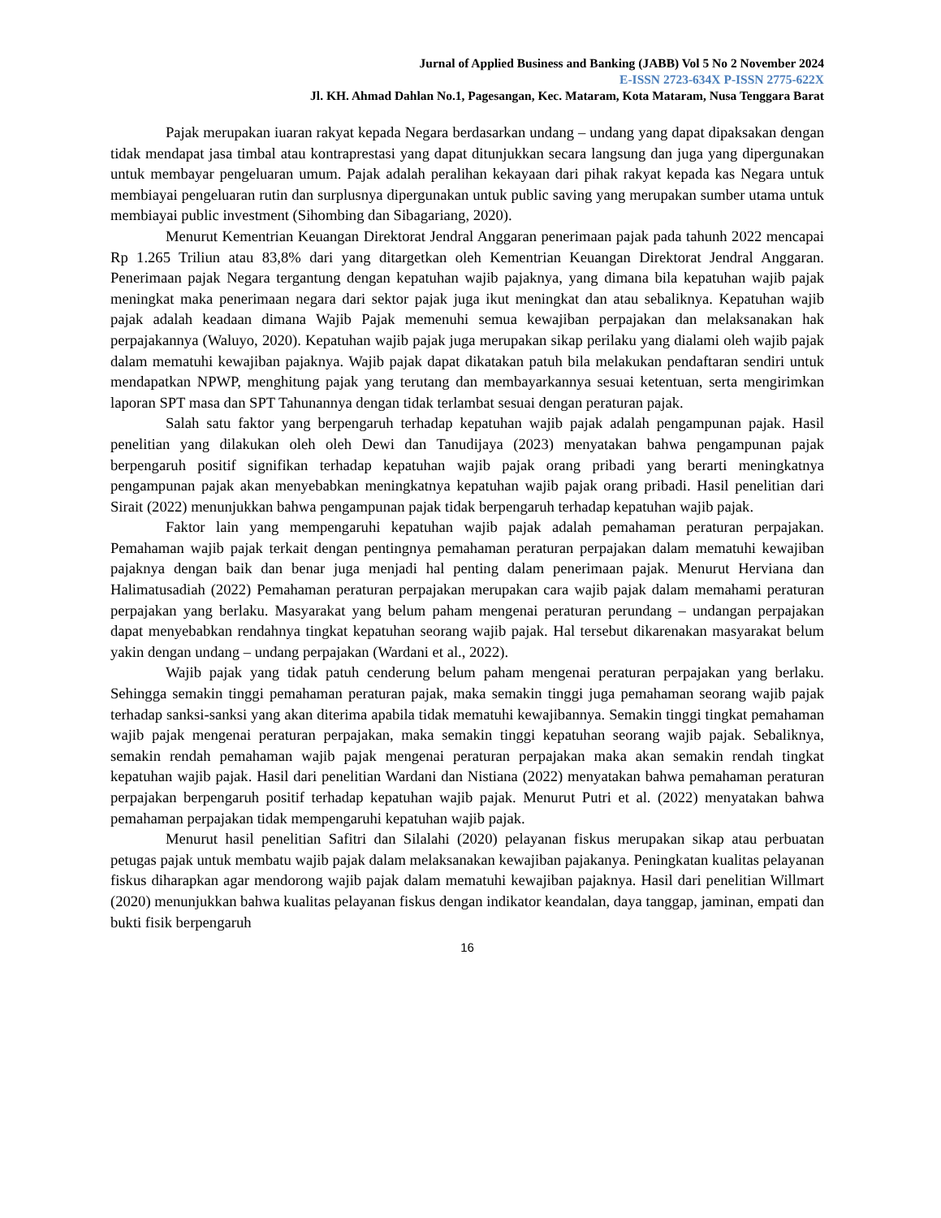Jurnal of Applied Business and Banking (JABB) Vol 5 No 2 November 2024
E-ISSN 2723-634X P-ISSN 2775-622X
Jl. KH. Ahmad Dahlan No.1, Pagesangan, Kec. Mataram, Kota Mataram, Nusa Tenggara Barat
Pajak merupakan iuaran rakyat kepada Negara berdasarkan undang – undang yang dapat dipaksakan dengan tidak mendapat jasa timbal atau kontraprestasi yang dapat ditunjukkan secara langsung dan juga yang dipergunakan untuk membayar pengeluaran umum. Pajak adalah peralihan kekayaan dari pihak rakyat kepada kas Negara untuk membiayai pengeluaran rutin dan surplusnya dipergunakan untuk public saving yang merupakan sumber utama untuk membiayai public investment (Sihombing dan Sibagariang, 2020).
Menurut Kementrian Keuangan Direktorat Jendral Anggaran penerimaan pajak pada tahunh 2022 mencapai Rp 1.265 Triliun atau 83,8% dari yang ditargetkan oleh Kementrian Keuangan Direktorat Jendral Anggaran. Penerimaan pajak Negara tergantung dengan kepatuhan wajib pajaknya, yang dimana bila kepatuhan wajib pajak meningkat maka penerimaan negara dari sektor pajak juga ikut meningkat dan atau sebaliknya. Kepatuhan wajib pajak adalah keadaan dimana Wajib Pajak memenuhi semua kewajiban perpajakan dan melaksanakan hak perpajakannya (Waluyo, 2020). Kepatuhan wajib pajak juga merupakan sikap perilaku yang dialami oleh wajib pajak dalam mematuhi kewajiban pajaknya. Wajib pajak dapat dikatakan patuh bila melakukan pendaftaran sendiri untuk mendapatkan NPWP, menghitung pajak yang terutang dan membayarkannya sesuai ketentuan, serta mengirimkan laporan SPT masa dan SPT Tahunannya dengan tidak terlambat sesuai dengan peraturan pajak.
Salah satu faktor yang berpengaruh terhadap kepatuhan wajib pajak adalah pengampunan pajak. Hasil penelitian yang dilakukan oleh oleh Dewi dan Tanudijaya (2023) menyatakan bahwa pengampunan pajak berpengaruh positif signifikan terhadap kepatuhan wajib pajak orang pribadi yang berarti meningkatnya pengampunan pajak akan menyebabkan meningkatnya kepatuhan wajib pajak orang pribadi. Hasil penelitian dari Sirait (2022) menunjukkan bahwa pengampunan pajak tidak berpengaruh terhadap kepatuhan wajib pajak.
Faktor lain yang mempengaruhi kepatuhan wajib pajak adalah pemahaman peraturan perpajakan. Pemahaman wajib pajak terkait dengan pentingnya pemahaman peraturan perpajakan dalam mematuhi kewajiban pajaknya dengan baik dan benar juga menjadi hal penting dalam penerimaan pajak. Menurut Herviana dan Halimatusadiah (2022) Pemahaman peraturan perpajakan merupakan cara wajib pajak dalam memahami peraturan perpajakan yang berlaku. Masyarakat yang belum paham mengenai peraturan perundang – undangan perpajakan dapat menyebabkan rendahnya tingkat kepatuhan seorang wajib pajak. Hal tersebut dikarenakan masyarakat belum yakin dengan undang – undang perpajakan (Wardani et al., 2022).
Wajib pajak yang tidak patuh cenderung belum paham mengenai peraturan perpajakan yang berlaku. Sehingga semakin tinggi pemahaman peraturan pajak, maka semakin tinggi juga pemahaman seorang wajib pajak terhadap sanksi-sanksi yang akan diterima apabila tidak mematuhi kewajibannya. Semakin tinggi tingkat pemahaman wajib pajak mengenai peraturan perpajakan, maka semakin tinggi kepatuhan seorang wajib pajak. Sebaliknya, semakin rendah pemahaman wajib pajak mengenai peraturan perpajakan maka akan semakin rendah tingkat kepatuhan wajib pajak. Hasil dari penelitian Wardani dan Nistiana (2022) menyatakan bahwa pemahaman peraturan perpajakan berpengaruh positif terhadap kepatuhan wajib pajak. Menurut Putri et al. (2022) menyatakan bahwa pemahaman perpajakan tidak mempengaruhi kepatuhan wajib pajak.
Menurut hasil penelitian Safitri dan Silalahi (2020) pelayanan fiskus merupakan sikap atau perbuatan petugas pajak untuk membatu wajib pajak dalam melaksanakan kewajiban pajakanya. Peningkatan kualitas pelayanan fiskus diharapkan agar mendorong wajib pajak dalam mematuhi kewajiban pajaknya. Hasil dari penelitian Willmart (2020) menunjukkan bahwa kualitas pelayanan fiskus dengan indikator keandalan, daya tanggap, jaminan, empati dan bukti fisik berpengaruh
16